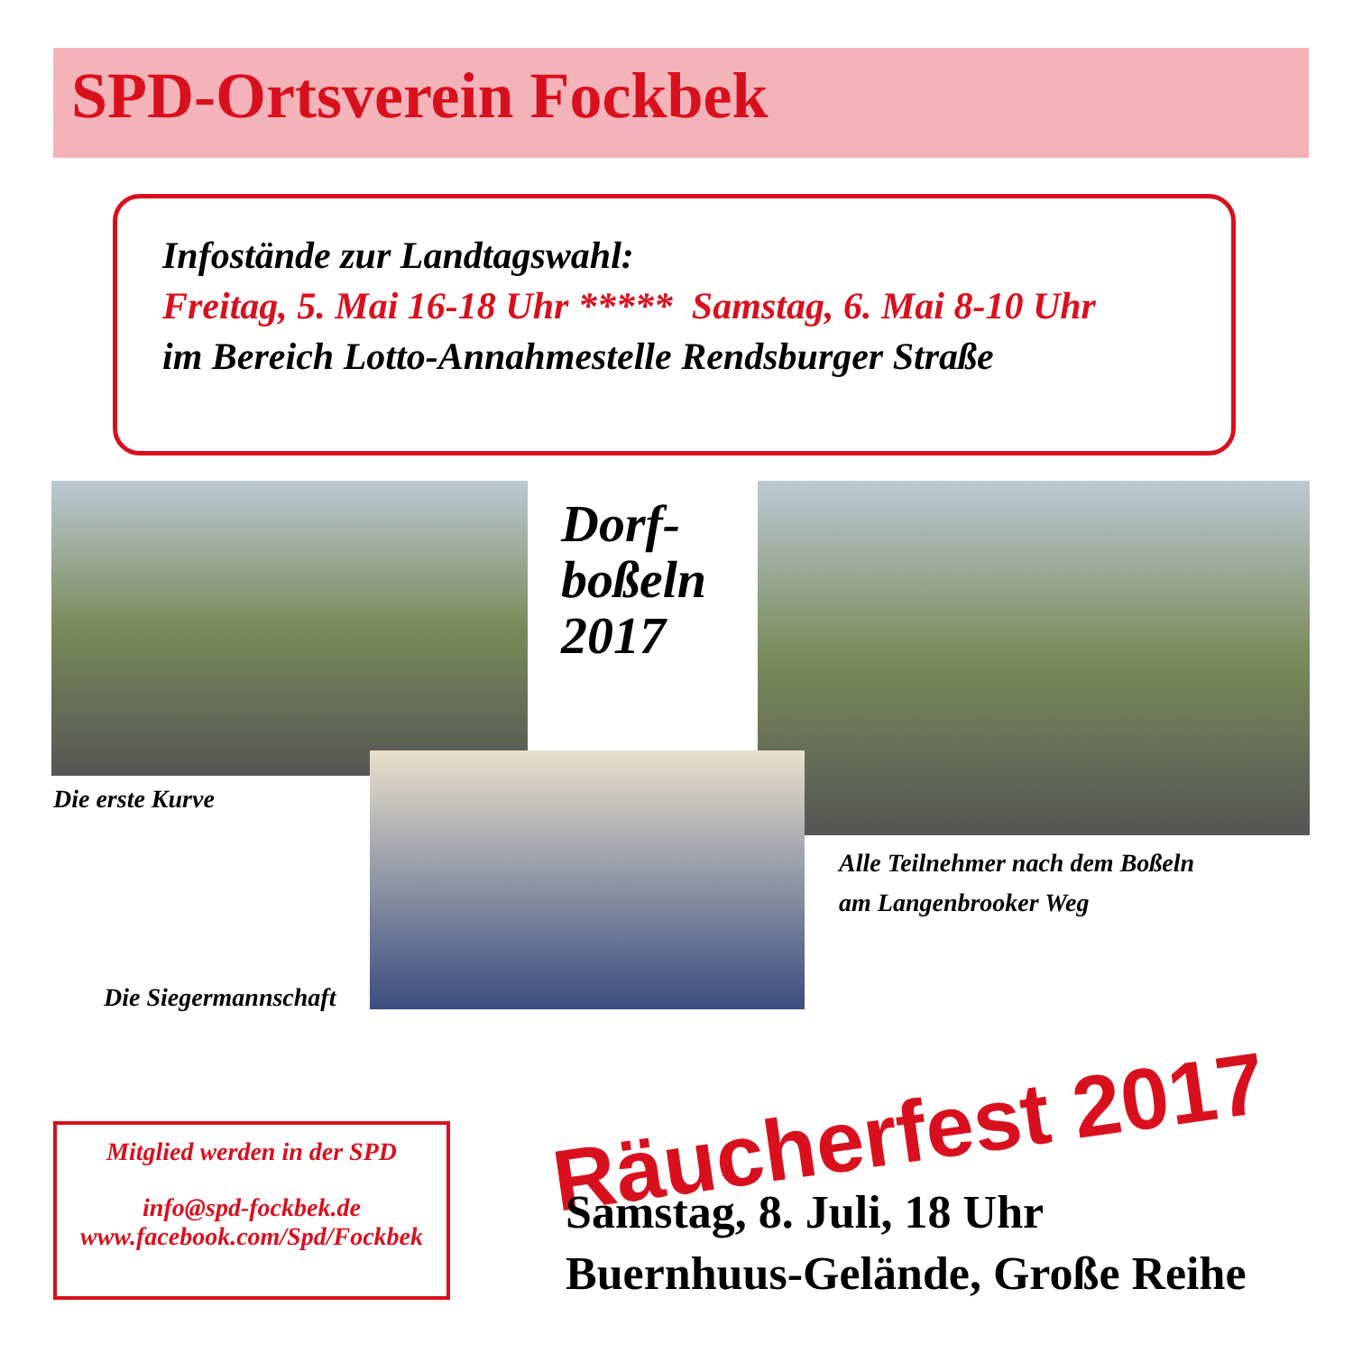SPD-Ortsverein Fockbek
Infostände zur Landtagswahl:
Freitag, 5. Mai 16-18 Uhr ***** Samstag, 6. Mai 8-10 Uhr
im Bereich Lotto-Annahmestelle Rendsburger Straße
Die erste Kurve
Dorf-
boßeln
2017
Alle Teilnehmer nach dem Boßeln
am Langenbrooker Weg
Die Siegermannschaft
Räucherfest 2017
Samstag, 8. Juli, 18 Uhr
Buernhuus-Gelände, Große Reihe
Mitglied werden in der SPD
info@spd-fockbek.de
www.facebook.com/Spd/Fockbek